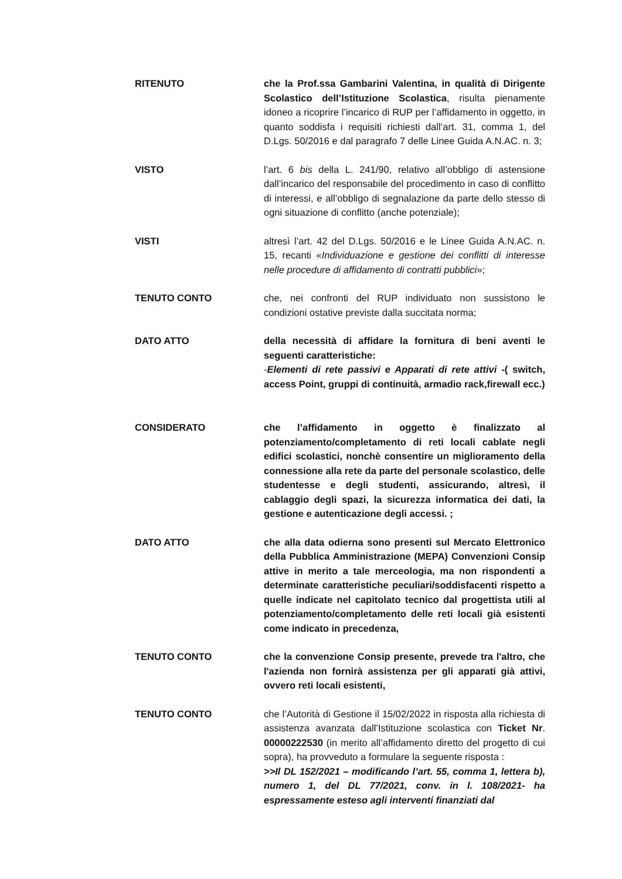RITENUTO che la Prof.ssa Gambarini Valentina, in qualità di Dirigente Scolastico dell’Istituzione Scolastica, risulta pienamente idoneo a ricoprire l’incarico di RUP per l’affidamento in oggetto, in quanto soddisfa i requisiti richiesti dall’art. 31, comma 1, del D.Lgs. 50/2016 e dal paragrafo 7 delle Linee Guida A.N.AC. n. 3;
VISTO l’art. 6 bis della L. 241/90, relativo all’obbligo di astensione dall’incarico del responsabile del procedimento in caso di conflitto di interessi, e all’obbligo di segnalazione da parte dello stesso di ogni situazione di conflitto (anche potenziale);
VISTI altresì l’art. 42 del D.Lgs. 50/2016 e le Linee Guida A.N.AC. n. 15, recanti «Individuazione e gestione dei conflitti di interesse nelle procedure di affidamento di contratti pubblici»;
TENUTO CONTO che, nei confronti del RUP individuato non sussistono le condizioni ostative previste dalla succitata norma;
DATO ATTO della necessità di affidare la fornitura di beni aventi le seguenti caratteristiche:
-Elementi di rete passivi e Apparati di rete attivi -( switch, access Point, gruppi di continuità, armadio rack,firewall ecc.)
CONSIDERATO che l’affidamento in oggetto è finalizzato al potenziamento/completamento di reti locali cablate negli edifici scolastici, nonchè consentire un miglioramento della connessione alla rete da parte del personale scolastico, delle studentesse e degli studenti, assicurando, altresì, il cablaggio degli spazi, la sicurezza informatica dei dati, la gestione e autenticazione degli accessi. ;
DATO ATTO che alla data odierna sono presenti sul Mercato Elettronico della Pubblica Amministrazione (MEPA) Convenzioni Consip attive in merito a tale merceologia, ma non rispondenti a determinate caratteristiche peculiari/soddisfacenti rispetto a quelle indicate nel capitolato tecnico dal progettista utili al potenziamento/completamento delle reti locali già esistenti come indicato in precedenza,
TENUTO CONTO che la convenzione Consip presente, prevede tra l'altro, che l'azienda non fornirà assistenza per gli apparati già attivi, ovvero reti locali esistenti,
TENUTO CONTO che l’Autorità di Gestione il 15/02/2022 in risposta alla richiesta di assistenza avanzata dall’Istituzione scolastica con Ticket Nr. 00000222530 (in merito all’affidamento diretto del progetto di cui sopra), ha provveduto a formulare la seguente risposta :
>>Il DL 152/2021 – modificando l’art. 55, comma 1, lettera b), numero 1, del DL 77/2021, conv. in l. 108/2021- ha espressamente esteso agli interventi finanziati dal